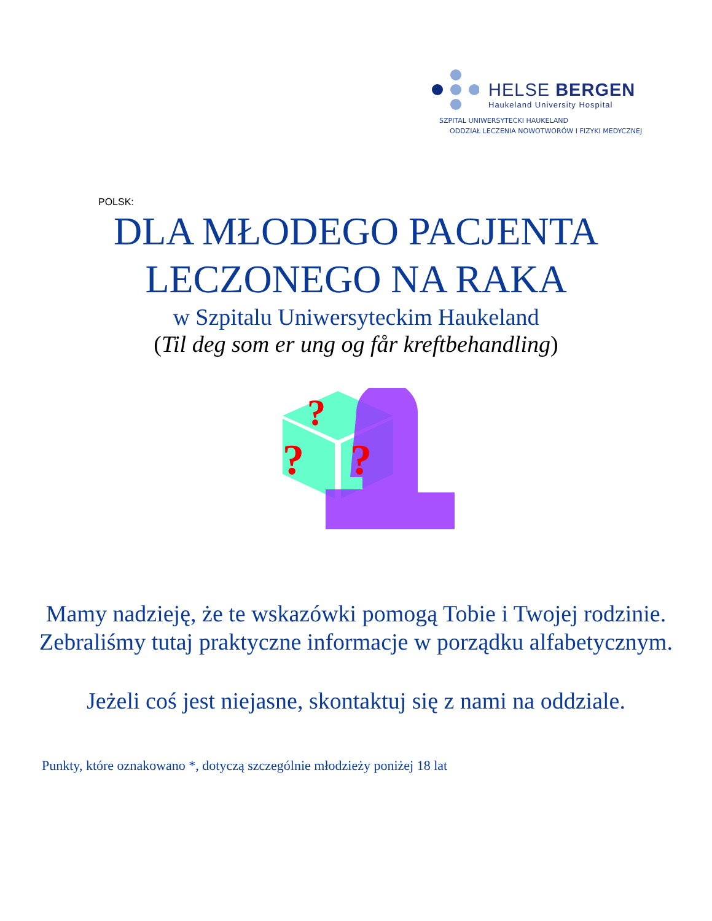HELSE BERGEN
Haukeland University Hospital
SZPITAL UNIWERSYTECKI HAUKELAND
ODDZIAŁ LECZENIA NOWOTWORÓW I FIZYKI MEDYCZNEJ
POLSK:
DLA MŁODEGO PACJENTA
LECZONEGO NA RAKA
w Szpitalu Uniwersyteckim Haukeland
(Til deg som er ung og får kreftbehandling)
?
?
?
Mamy nadzieję, że te wskazówki pomogą Tobie i Twojej rodzinie. Zebraliśmy tutaj praktyczne informacje w porządku alfabetycznym.
Jeżeli coś jest niejasne, skontaktuj się z nami na oddziale.
Punkty, które oznakowano *, dotyczą szczególnie młodzieży poniżej 18 lat